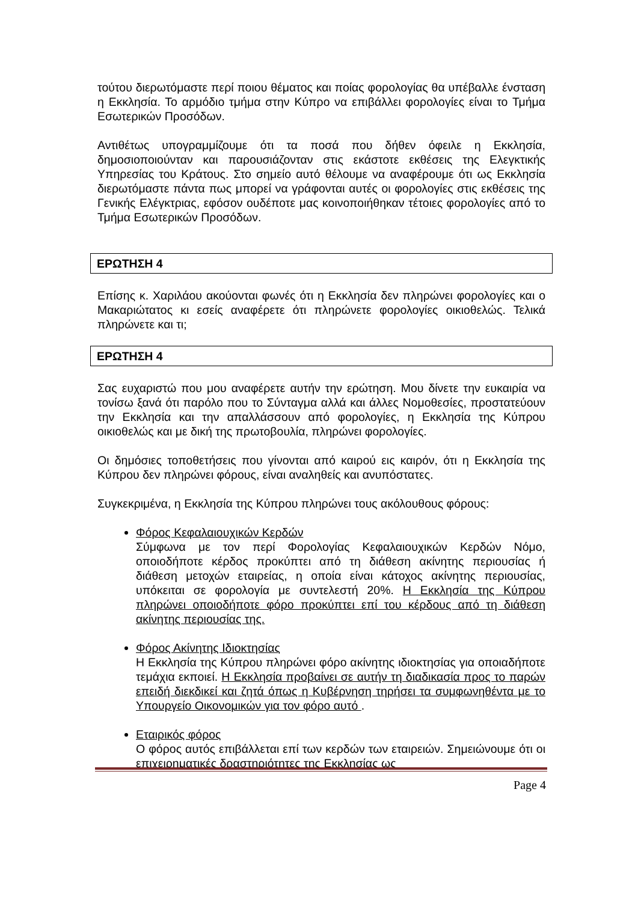τούτου διερωτόμαστε περί ποιου θέματος και ποίας φορολογίας θα υπέβαλλε ένσταση η Εκκλησία. Το αρμόδιο τμήμα στην Κύπρο να επιβάλλει φορολογίες είναι το Τμήμα Εσωτερικών Προσόδων.
Αντιθέτως υπογραμμίζουμε ότι τα ποσά που δήθεν όφειλε η Εκκλησία, δημοσιοποιούνταν και παρουσιάζονταν στις εκάστοτε εκθέσεις της Ελεγκτικής Υπηρεσίας του Κράτους. Στο σημείο αυτό θέλουμε να αναφέρουμε ότι ως Εκκλησία διερωτόμαστε πάντα πως μπορεί να γράφονται αυτές οι φορολογίες στις εκθέσεις της Γενικής Ελέγκτριας, εφόσον ουδέποτε μας κοινοποιήθηκαν τέτοιες φορολογίες από το Τμήμα Εσωτερικών Προσόδων.
ΕΡΩΤΗΣΗ 4
Επίσης κ. Χαριλάου ακούονται φωνές ότι η Εκκλησία δεν πληρώνει φορολογίες και ο Μακαριώτατος κι εσείς αναφέρετε ότι πληρώνετε φορολογίες οικιοθελώς. Τελικά πληρώνετε και τι;
ΕΡΩΤΗΣΗ 4
Σας ευχαριστώ που μου αναφέρετε αυτήν την ερώτηση. Μου δίνετε την ευκαιρία να τονίσω ξανά ότι παρόλο που το Σύνταγμα αλλά και άλλες Νομοθεσίες, προστατεύουν την Εκκλησία και την απαλλάσσουν από φορολογίες, η Εκκλησία της Κύπρου οικιοθελώς και με δική της πρωτοβουλία, πληρώνει φορολογίες.
Οι δημόσιες τοποθετήσεις που γίνονται από καιρού εις καιρόν, ότι η Εκκλησία της Κύπρου δεν πληρώνει φόρους, είναι αναληθείς και ανυπόστατες.
Συγκεκριμένα, η Εκκλησία της Κύπρου πληρώνει τους ακόλουθους φόρους:
Φόρος Κεφαλαιουχικών Κερδών
Σύμφωνα με τον περί Φορολογίας Κεφαλαιουχικών Κερδών Νόμο, οποιοδήποτε κέρδος προκύπτει από τη διάθεση ακίνητης περιουσίας ή διάθεση μετοχών εταιρείας, η οποία είναι κάτοχος ακίνητης περιουσίας, υπόκειται σε φορολογία με συντελεστή 20%. Η Εκκλησία της Κύπρου πληρώνει οποιοδήποτε φόρο προκύπτει επί του κέρδους από τη διάθεση ακίνητης περιουσίας της.
Φόρος Ακίνητης Ιδιοκτησίας
Η Εκκλησία της Κύπρου πληρώνει φόρο ακίνητης ιδιοκτησίας για οποιαδήποτε τεμάχια εκποιεί. Η Εκκλησία προβαίνει σε αυτήν τη διαδικασία προς το παρών επειδή διεκδικεί και ζητά όπως η Κυβέρνηση τηρήσει τα συμφωνηθέντα με το Υπουργείο Οικονομικών για τον φόρο αυτό .
Εταιρικός φόρος
Ο φόρος αυτός επιβάλλεται επί των κερδών των εταιρειών. Σημειώνουμε ότι οι επιχειρηματικές δραστηριότητες της Εκκλησίας ως
Page 4